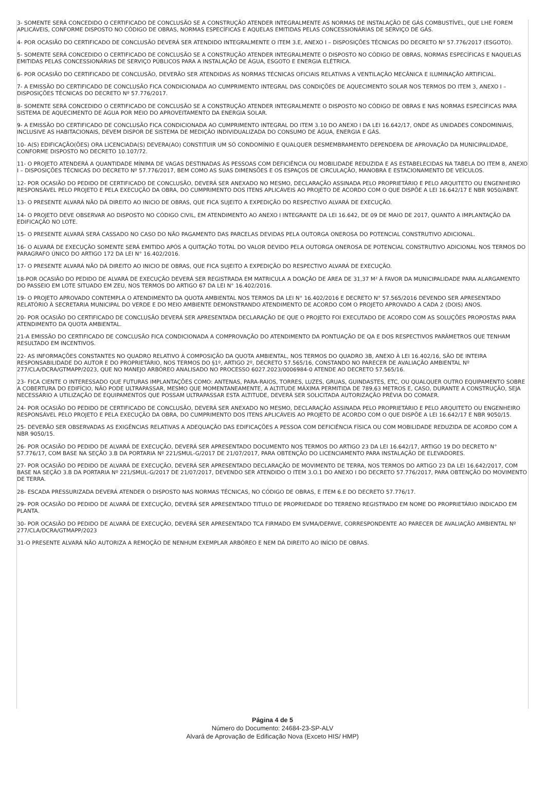3- SOMENTE SERÁ CONCEDIDO O CERTIFICADO DE CONCLUSÃO SE A CONSTRUÇÃO ATENDER INTEGRALMENTE AS NORMAS DE INSTALAÇÃO DE GÁS COMBUSTÍVEL, QUE LHE FOREM APLICÁVEIS, CONFORME DISPOSTO NO CÓDIGO DE OBRAS, NORMAS ESPECÍFICAS E AQUELAS EMITIDAS PELAS CONCESSIONÁRIAS DE SERVIÇO DE GÁS.
4- POR OCASIÃO DO CERTIFICADO DE CONCLUSÃO DEVERÁ SER ATENDIDO INTEGRALMENTE O ITEM 3.E, ANEXO I – DISPOSIÇÕES TÉCNICAS DO DECRETO Nº 57.776/2017 (ESGOTO).
5- SOMENTE SERÁ CONCEDIDO O CERTIFICADO DE CONCLUSÃO SE A CONSTRUÇÃO ATENDER INTEGRALMENTE O DISPOSTO NO CÓDIGO DE OBRAS, NORMAS ESPECÍFICAS E NAQUELAS EMITIDAS PELAS CONCESSIONÁRIAS DE SERVIÇO PÚBLICOS PARA A INSTALAÇÃO DE ÁGUA, ESGOTO E ENERGIA ELÉTRICA.
6- POR OCASIÃO DO CERTIFICADO DE CONCLUSÃO, DEVERÃO SER ATENDIDAS AS NORMAS TÉCNICAS OFICIAIS RELATIVAS A VENTILAÇÃO MECÂNICA E ILUMINAÇÃO ARTIFICIAL.
7- A EMISSÃO DO CERTIFICADO DE CONCLUSÃO FICA CONDICIONADA AO CUMPRIMENTO INTEGRAL DAS CONDIÇÕES DE AQUECIMENTO SOLAR NOS TERMOS DO ITEM 3, ANEXO I – DISPOSIÇÕES TÉCNICAS DO DECRETO Nº 57.776/2017.
8- SOMENTE SERÁ CONCEDIDO O CERTIFICADO DE CONCLUSÃO SE A CONSTRUÇÃO ATENDER INTEGRALMENTE O DISPOSTO NO CÓDIGO DE OBRAS E NAS NORMAS ESPECÍFICAS PARA SISTEMA DE AQUECIMENTO DE ÁGUA POR MEIO DO APROVEITAMENTO DA ENERGIA SOLAR.
9- A EMISSÃO DO CERTIFICADO DE CONCLUSÃO FICA CONDICIONADA AO CUMPRIMENTO INTEGRAL DO ITEM 3.10 DO ANEXO I DA LEI 16.642/17, ONDE AS UNIDADES CONDOMINIAIS, INCLUSIVE AS HABITACIONAIS, DEVEM DISPOR DE SISTEMA DE MEDIÇÃO INDIVIDUALIZADA DO CONSUMO DE ÁGUA, ENERGIA E GÁS.
10- A(S) EDIFICAÇÃO(ÕES) ORA LICENCIADA(S) DEVERA(AO) CONSTITUIR UM SÓ CONDOMÍNIO E QUALQUER DESMEMBRAMENTO DEPENDERA DE APROVAÇÃO DA MUNICIPALIDADE, CONFORME DISPOSTO NO DECRETO 10.107/72.
11- O PROJETO ATENDERÁ A QUANTIDADE MÍNIMA DE VAGAS DESTINADAS ÀS PESSOAS COM DEFICIÊNCIA OU MOBILIDADE REDUZIDA E AS ESTABELECIDAS NA TABELA DO ITEM 8, ANEXO I – DISPOSIÇÕES TÉCNICAS DO DECRETO Nº 57.776/2017, BEM COMO AS SUAS DIMENSÕES E OS ESPAÇOS DE CIRCULAÇÃO, MANOBRA E ESTACIONAMENTO DE VEÍCULOS.
12- POR OCASIÃO DO PEDIDO DE CERTIFICADO DE CONCLUSÃO, DEVERÁ SER ANEXADO NO MESMO, DECLARAÇÃO ASSINADA PELO PROPRIETÁRIO E PELO ARQUITETO OU ENGENHEIRO RESPONSÁVEL PELO PROJETO E PELA EXECUÇÃO DA OBRA, DO CUMPRIMENTO DOS ITENS APLICÁVEIS AO PROJETO DE ACORDO COM O QUE DISPÕE A LEI 16.642/17 E NBR 9050/ABNT.
13- O PRESENTE ALVARÁ NÃO DÁ DIREITO AO INICIO DE OBRAS, QUE FICA SUJEITO A EXPEDIÇÃO DO RESPECTIVO ALVARÁ DE EXECUÇÃO.
14- O PROJETO DEVE OBSERVAR AO DISPOSTO NO CÓDIGO CIVIL, EM ATENDIMENTO AO ANEXO I INTEGRANTE DA LEI 16.642, DE 09 DE MAIO DE 2017, QUANTO A IMPLANTAÇÃO DA EDIFICAÇÃO NO LOTE.
15- O PRESENTE ALVARÁ SERÁ CASSADO NO CASO DO NÃO PAGAMENTO DAS PARCELAS DEVIDAS PELA OUTORGA ONEROSA DO POTENCIAL CONSTRUTIVO ADICIONAL.
16- O ALVARÁ DE EXECUÇÃO SOMENTE SERÁ EMITIDO APÓS A QUITAÇÃO TOTAL DO VALOR DEVIDO PELA OUTORGA ONEROSA DE POTENCIAL CONSTRUTIVO ADICIONAL NOS TERMOS DO PARAGRAFO ÚNICO DO ARTIGO 172 DA LEI N° 16.402/2016.
17- O PRESENTE ALVARÁ NÃO DÁ DIREITO AO INICIO DE OBRAS, QUE FICA SUJEITO A EXPEDIÇÃO DO RESPECTIVO ALVARÁ DE EXECUÇÃO.
18-POR OCASIÃO DO PEDIDO DE ALVARÁ DE EXECUÇÃO DEVERÁ SER REGISTRADA EM MATRICULA A DOAÇÃO DE ÁREA DE 31,37 M² À FAVOR DA MUNICIPALIDADE PARA ALARGAMENTO DO PASSEIO EM LOTE SITUADO EM ZEU, NOS TERMOS DO ARTIGO 67 DA LEI N° 16.402/2016.
19- O PROJETO APROVADO CONTEMPLA O ATENDIMENTO DA QUOTA AMBIENTAL NOS TERMOS DA LEI N° 16.402/2016 E DECRETO N° 57.565/2016 DEVENDO SER APRESENTADO RELATÓRIO À SECRETARIA MUNICIPAL DO VERDE E DO MEIO AMBIENTE DEMONSTRANDO ATENDIMENTO DE ACORDO COM O PROJETO APROVADO A CADA 2 (DOIS) ANOS.
20- POR OCASIÃO DO CERTIFICADO DE CONCLUSÃO DEVERÁ SER APRESENTADA DECLARAÇÃO DE QUE O PROJETO FOI EXECUTADO DE ACORDO COM AS SOLUÇÕES PROPOSTAS PARA ATENDIMENTO DA QUOTA AMBIENTAL.
21-A EMISSÃO DO CERTIFICADO DE CONCLUSÃO FICA CONDICIONADA A COMPROVAÇÃO DO ATENDIMENTO DA PONTUAÇÃO DE QA E DOS RESPECTIVOS PARÂMETROS QUE TENHAM RESULTADO EM INCENTIVOS.
22- AS INFORMAÇÕES CONSTANTES NO QUADRO RELATIVO À COMPOSIÇÃO DA QUOTA AMBIENTAL, NOS TERMOS DO QUADRO 3B, ANEXO À LEI 16.402/16, SÃO DE INTEIRA RESPONSABILIDADE DO AUTOR E DO PROPRIETÁRIO, NOS TERMOS DO §1º, ARTIGO 2º, DECRETO 57.565/16, CONSTANDO NO PARECER DE AVALIAÇÃO AMBIENTAL Nº 277/CLA/DCRA/GTMAPP/2023, QUE NO MANEJO ARBÓREO ANALISADO NO PROCESSO 6027.2023/0006984-0 ATENDE AO DECRETO 57.565/16.
23- FICA CIENTE O INTERESSADO QUE FUTURAS IMPLANTAÇÕES COMO: ANTENAS, PARA-RAIOS, TORRES, LUZES, GRUAS, GUINDASTES, ETC, OU QUALQUER OUTRO EQUIPAMENTO SOBRE A COBERTURA DO EDIFÍCIO, NÃO PODE ULTRAPASSAR, MESMO QUE MOMENTANEAMENTE, A ALTITUDE MÁXIMA PERMITIDA DE 789,63 METROS E, CASO, DURANTE A CONSTRUÇÃO, SEJA NECESSÁRIO A UTILIZAÇÃO DE EQUIPAMENTOS QUE POSSAM ULTRAPASSAR ESTA ALTITUDE, DEVERÁ SER SOLICITADA AUTORIZAÇÃO PRÉVIA DO COMAER.
24- POR OCASIÃO DO PEDIDO DE CERTIFICADO DE CONCLUSÃO, DEVERÁ SER ANEXADO NO MESMO, DECLARAÇÃO ASSINADA PELO PROPRIETÁRIO E PELO ARQUITETO OU ENGENHEIRO RESPONSÁVEL PELO PROJETO E PELA EXECUÇÃO DA OBRA, DO CUMPRIMENTO DOS ITENS APLICÁVEIS AO PROJETO DE ACORDO COM O QUE DISPÕE A LEI 16.642/17 E NBR 9050/15.
25- DEVERÃO SER OBSERVADAS AS EXIGÊNCIAS RELATIVAS A ADEQUAÇÃO DAS EDIFICAÇÕES A PESSOA COM DEFICIÊNCIA FÍSICA OU COM MOBILIDADE REDUZIDA DE ACORDO COM A NBR 9050/15.
26- POR OCASIÃO DO PEDIDO DE ALVARÁ DE EXECUÇÃO, DEVERÁ SER APRESENTADO DOCUMENTO NOS TERMOS DO ARTIGO 23 DA LEI 16.642/17, ARTIGO 19 DO DECRETO N° 57.776/17, COM BASE NA SEÇÃO 3.B DA PORTARIA Nº 221/SMUL-G/2017 DE 21/07/2017, PARA OBTENÇÃO DO LICENCIAMENTO PARA INSTALAÇÃO DE ELEVADORES.
27- POR OCASIÃO DO PEDIDO DE ALVARÁ DE EXECUÇÃO, DEVERÁ SER APRESENTADO DECLARAÇÃO DE MOVIMENTO DE TERRA, NOS TERMOS DO ARTIGO 23 DA LEI 16.642/2017, COM BASE NA SEÇÃO 3.B DA PORTARIA Nº 221/SMUL-G/2017 DE 21/07/2017, DEVENDO SER ATENDIDO O ITEM 3.O.1 DO ANEXO I DO DECRETO 57.776/2017, PARA OBTENÇÃO DO MOVIMENTO DE TERRA.
28- ESCADA PRESSURIZADA DEVERÁ ATENDER O DISPOSTO NAS NORMAS TÉCNICAS, NO CÓDIGO DE OBRAS, E ITEM 6.E DO DECRETO 57.776/17.
29- POR OCASIÃO DO PEDIDO DE ALVARÁ DE EXECUÇÃO, DEVERÁ SER APRESENTADO TITULO DE PROPRIEDADE DO TERRENO REGISTRADO EM NOME DO PROPRIETÁRIO INDICADO EM PLANTA.
30- POR OCASIÃO DO PEDIDO DE ALVARÁ DE EXECUÇÃO, DEVERÁ SER APRESENTADO TCA FIRMADO EM SVMA/DEPAVE, CORRESPONDENTE AO PARECER DE AVALIAÇÃO AMBIENTAL Nº 277/CLA/DCRA/GTMAPP/2023
31-O PRESENTE ALVARÁ NÃO AUTORIZA A REMOÇÃO DE NENHUM EXEMPLAR ARBÓREO E NEM DÁ DIREITO AO INÍCIO DE OBRAS.
Página 4 de 5
Número do Documento: 24684-23-SP-ALV
Alvará de Aprovação de Edificação Nova (Exceto HIS/ HMP)